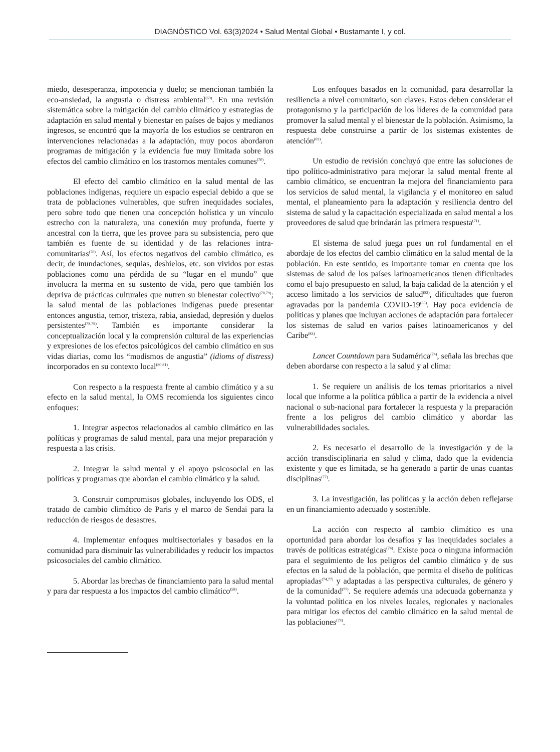DIAGNÓSTICO Vol. 63(3)2024 • Salud Mental Global • Bustamante I, y col.
miedo, desesperanza, impotencia y duelo; se mencionan también la eco-ansiedad, la angustia o distress ambiental<sup>(69)</sup>. En una revisión sistemática sobre la mitigación del cambio climático y estrategias de adaptación en salud mental y bienestar en países de bajos y medianos ingresos, se encontró que la mayoría de los estudios se centraron en intervenciones relacionadas a la adaptación, muy pocos abordaron programas de mitigación y la evidencia fue muy limitada sobre los efectos del cambio climático en los trastornos mentales comunes<sup>(70)</sup>.
El efecto del cambio climático en la salud mental de las poblaciones indígenas, requiere un espacio especial debido a que se trata de poblaciones vulnerables, que sufren inequidades sociales, pero sobre todo que tienen una concepción holística y un vínculo estrecho con la naturaleza, una conexión muy profunda, fuerte y ancestral con la tierra, que les provee para su subsistencia, pero que también es fuente de su identidad y de las relaciones intra-comunitarias<sup>(78)</sup>. Así, los efectos negativos del cambio climático, es decir, de inundaciones, sequias, deshielos, etc. son vividos por estas poblaciones como una pérdida de su “lugar en el mundo” que involucra la merma en su sustento de vida, pero que también los depriva de prácticas culturales que nutren su bienestar colectivo<sup>(78,79)</sup>; la salud mental de las poblaciones indígenas puede presentar entonces angustia, temor, tristeza, rabia, ansiedad, depresión y duelos persistentes<sup>(78,79)</sup>. También es importante considerar la conceptualización local y la comprensión cultural de las experiencias y expresiones de los efectos psicológicos del cambio climático en sus vidas diarias, como los “modismos de angustia” (idioms of distress) incorporados en su contexto local<sup>(80.81)</sup>.
Con respecto a la respuesta frente al cambio climático y a su efecto en la salud mental, la OMS recomienda los siguientes cinco enfoques:
1. Integrar aspectos relacionados al cambio climático en las políticas y programas de salud mental, para una mejor preparación y respuesta a las crisis.
2. Integrar la salud mental y el apoyo psicosocial en las políticas y programas que abordan el cambio climático y la salud.
3. Construir compromisos globales, incluyendo los ODS, el tratado de cambio climático de Paris y el marco de Sendai para la reducción de riesgos de desastres.
4. Implementar enfoques multisectoriales y basados en la comunidad para disminuir las vulnerabilidades y reducir los impactos psicosociales del cambio climático.
5. Abordar las brechas de financiamiento para la salud mental y para dar respuesta a los impactos del cambio climático<sup>(58)</sup>.
Los enfoques basados en la comunidad, para desarrollar la resiliencia a nivel comunitario, son claves. Estos deben considerar el protagonismo y la participación de los líderes de la comunidad para promover la salud mental y el bienestar de la población. Asimismo, la respuesta debe construirse a partir de los sistemas existentes de atención<sup>(69)</sup>.
Un estudio de revisión concluyó que entre las soluciones de tipo político-administrativo para mejorar la salud mental frente al cambio climático, se encuentran la mejora del financiamiento para los servicios de salud mental, la vigilancia y el monitoreo en salud mental, el planeamiento para la adaptación y resiliencia dentro del sistema de salud y la capacitación especializada en salud mental a los proveedores de salud que brindarán las primera respuesta<sup>(71)</sup>.
El sistema de salud juega pues un rol fundamental en el abordaje de los efectos del cambio climático en la salud mental de la población. En este sentido, es importante tomar en cuenta que los sistemas de salud de los países latinoamericanos tienen dificultades como el bajo presupuesto en salud, la baja calidad de la atención y el acceso limitado a los servicios de salud<sup>(82)</sup>, dificultades que fueron agravadas por la pandemia COVID-19<sup>(83)</sup>. Hay poca evidencia de políticas y planes que incluyan acciones de adaptación para fortalecer los sistemas de salud en varios países latinoamericanos y del Caribe<sup>(83)</sup>.
Lancet Countdown para Sudamérica<sup>(74)</sup>, señala las brechas que deben abordarse con respecto a la salud y al clima:
1. Se requiere un análisis de los temas prioritarios a nivel local que informe a la política pública a partir de la evidencia a nivel nacional o sub-nacional para fortalecer la respuesta y la preparación frente a los peligros del cambio climático y abordar las vulnerabilidades sociales.
2. Es necesario el desarrollo de la investigación y de la acción transdisciplinaria en salud y clima, dado que la evidencia existente y que es limitada, se ha generado a partir de unas cuantas disciplinas<sup>(77)</sup>.
3. La investigación, las políticas y la acción deben reflejarse en un financiamiento adecuado y sostenible.
La acción con respecto al cambio climático es una oportunidad para abordar los desafíos y las inequidades sociales a través de políticas estratégicas<sup>(74)</sup>. Existe poca o ninguna información para el seguimiento de los peligros del cambio climático y de sus efectos en la salud de la población, que permita el diseño de políticas apropiadas<sup>(74,77)</sup> y adaptadas a las perspectiva culturales, de género y de la comunidad<sup>(77)</sup>. Se requiere además una adecuada gobernanza y la voluntad política en los niveles locales, regionales y nacionales para mitigar los efectos del cambio climático en la salud mental de las poblaciones<sup>(74)</sup>.